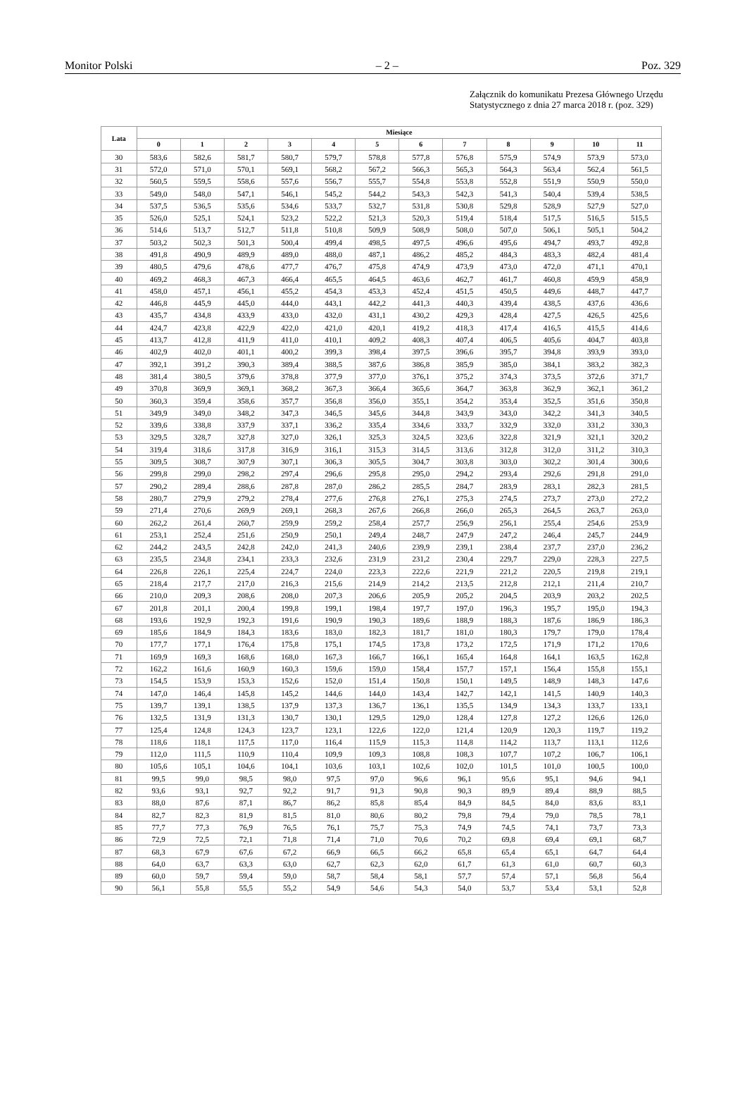Monitor Polski – 2 – Poz. 329
Załącznik do komunikatu Prezesa Głównego Urzędu Statystycznego z dnia 27 marca 2018 r. (poz. 329)
| Lata | Miesiące | | | | | | | | | | | |
| --- | --- | --- | --- | --- | --- | --- | --- | --- | --- | --- | --- | --- |
| | 0 | 1 | 2 | 3 | 4 | 5 | 6 | 7 | 8 | 9 | 10 | 11 |
| 30 | 583,6 | 582,6 | 581,7 | 580,7 | 579,7 | 578,8 | 577,8 | 576,8 | 575,9 | 574,9 | 573,9 | 573,0 |
| 31 | 572,0 | 571,0 | 570,1 | 569,1 | 568,2 | 567,2 | 566,3 | 565,3 | 564,3 | 563,4 | 562,4 | 561,5 |
| 32 | 560,5 | 559,5 | 558,6 | 557,6 | 556,7 | 555,7 | 554,8 | 553,8 | 552,8 | 551,9 | 550,9 | 550,0 |
| 33 | 549,0 | 548,0 | 547,1 | 546,1 | 545,2 | 544,2 | 543,3 | 542,3 | 541,3 | 540,4 | 539,4 | 538,5 |
| 34 | 537,5 | 536,5 | 535,6 | 534,6 | 533,7 | 532,7 | 531,8 | 530,8 | 529,8 | 528,9 | 527,9 | 527,0 |
| 35 | 526,0 | 525,1 | 524,1 | 523,2 | 522,2 | 521,3 | 520,3 | 519,4 | 518,4 | 517,5 | 516,5 | 515,5 |
| 36 | 514,6 | 513,7 | 512,7 | 511,8 | 510,8 | 509,9 | 508,9 | 508,0 | 507,0 | 506,1 | 505,1 | 504,2 |
| 37 | 503,2 | 502,3 | 501,3 | 500,4 | 499,4 | 498,5 | 497,5 | 496,6 | 495,6 | 494,7 | 493,7 | 492,8 |
| 38 | 491,8 | 490,9 | 489,9 | 489,0 | 488,0 | 487,1 | 486,2 | 485,2 | 484,3 | 483,3 | 482,4 | 481,4 |
| 39 | 480,5 | 479,6 | 478,6 | 477,7 | 476,7 | 475,8 | 474,9 | 473,9 | 473,0 | 472,0 | 471,1 | 470,1 |
| 40 | 469,2 | 468,3 | 467,3 | 466,4 | 465,5 | 464,5 | 463,6 | 462,7 | 461,7 | 460,8 | 459,9 | 458,9 |
| 41 | 458,0 | 457,1 | 456,1 | 455,2 | 454,3 | 453,3 | 452,4 | 451,5 | 450,5 | 449,6 | 448,7 | 447,7 |
| 42 | 446,8 | 445,9 | 445,0 | 444,0 | 443,1 | 442,2 | 441,3 | 440,3 | 439,4 | 438,5 | 437,6 | 436,6 |
| 43 | 435,7 | 434,8 | 433,9 | 433,0 | 432,0 | 431,1 | 430,2 | 429,3 | 428,4 | 427,5 | 426,5 | 425,6 |
| 44 | 424,7 | 423,8 | 422,9 | 422,0 | 421,0 | 420,1 | 419,2 | 418,3 | 417,4 | 416,5 | 415,5 | 414,6 |
| 45 | 413,7 | 412,8 | 411,9 | 411,0 | 410,1 | 409,2 | 408,3 | 407,4 | 406,5 | 405,6 | 404,7 | 403,8 |
| 46 | 402,9 | 402,0 | 401,1 | 400,2 | 399,3 | 398,4 | 397,5 | 396,6 | 395,7 | 394,8 | 393,9 | 393,0 |
| 47 | 392,1 | 391,2 | 390,3 | 389,4 | 388,5 | 387,6 | 386,8 | 385,9 | 385,0 | 384,1 | 383,2 | 382,3 |
| 48 | 381,4 | 380,5 | 379,6 | 378,8 | 377,9 | 377,0 | 376,1 | 375,2 | 374,3 | 373,5 | 372,6 | 371,7 |
| 49 | 370,8 | 369,9 | 369,1 | 368,2 | 367,3 | 366,4 | 365,6 | 364,7 | 363,8 | 362,9 | 362,1 | 361,2 |
| 50 | 360,3 | 359,4 | 358,6 | 357,7 | 356,8 | 356,0 | 355,1 | 354,2 | 353,4 | 352,5 | 351,6 | 350,8 |
| 51 | 349,9 | 349,0 | 348,2 | 347,3 | 346,5 | 345,6 | 344,8 | 343,9 | 343,0 | 342,2 | 341,3 | 340,5 |
| 52 | 339,6 | 338,8 | 337,9 | 337,1 | 336,2 | 335,4 | 334,6 | 333,7 | 332,9 | 332,0 | 331,2 | 330,3 |
| 53 | 329,5 | 328,7 | 327,8 | 327,0 | 326,1 | 325,3 | 324,5 | 323,6 | 322,8 | 321,9 | 321,1 | 320,2 |
| 54 | 319,4 | 318,6 | 317,8 | 316,9 | 316,1 | 315,3 | 314,5 | 313,6 | 312,8 | 312,0 | 311,2 | 310,3 |
| 55 | 309,5 | 308,7 | 307,9 | 307,1 | 306,3 | 305,5 | 304,7 | 303,8 | 303,0 | 302,2 | 301,4 | 300,6 |
| 56 | 299,8 | 299,0 | 298,2 | 297,4 | 296,6 | 295,8 | 295,0 | 294,2 | 293,4 | 292,6 | 291,8 | 291,0 |
| 57 | 290,2 | 289,4 | 288,6 | 287,8 | 287,0 | 286,2 | 285,5 | 284,7 | 283,9 | 283,1 | 282,3 | 281,5 |
| 58 | 280,7 | 279,9 | 279,2 | 278,4 | 277,6 | 276,8 | 276,1 | 275,3 | 274,5 | 273,7 | 273,0 | 272,2 |
| 59 | 271,4 | 270,6 | 269,9 | 269,1 | 268,3 | 267,6 | 266,8 | 266,0 | 265,3 | 264,5 | 263,7 | 263,0 |
| 60 | 262,2 | 261,4 | 260,7 | 259,9 | 259,2 | 258,4 | 257,7 | 256,9 | 256,1 | 255,4 | 254,6 | 253,9 |
| 61 | 253,1 | 252,4 | 251,6 | 250,9 | 250,1 | 249,4 | 248,7 | 247,9 | 247,2 | 246,4 | 245,7 | 244,9 |
| 62 | 244,2 | 243,5 | 242,8 | 242,0 | 241,3 | 240,6 | 239,9 | 239,1 | 238,4 | 237,7 | 237,0 | 236,2 |
| 63 | 235,5 | 234,8 | 234,1 | 233,3 | 232,6 | 231,9 | 231,2 | 230,4 | 229,7 | 229,0 | 228,3 | 227,5 |
| 64 | 226,8 | 226,1 | 225,4 | 224,7 | 224,0 | 223,3 | 222,6 | 221,9 | 221,2 | 220,5 | 219,8 | 219,1 |
| 65 | 218,4 | 217,7 | 217,0 | 216,3 | 215,6 | 214,9 | 214,2 | 213,5 | 212,8 | 212,1 | 211,4 | 210,7 |
| 66 | 210,0 | 209,3 | 208,6 | 208,0 | 207,3 | 206,6 | 205,9 | 205,2 | 204,5 | 203,9 | 203,2 | 202,5 |
| 67 | 201,8 | 201,1 | 200,4 | 199,8 | 199,1 | 198,4 | 197,7 | 197,0 | 196,3 | 195,7 | 195,0 | 194,3 |
| 68 | 193,6 | 192,9 | 192,3 | 191,6 | 190,9 | 190,3 | 189,6 | 188,9 | 188,3 | 187,6 | 186,9 | 186,3 |
| 69 | 185,6 | 184,9 | 184,3 | 183,6 | 183,0 | 182,3 | 181,7 | 181,0 | 180,3 | 179,7 | 179,0 | 178,4 |
| 70 | 177,7 | 177,1 | 176,4 | 175,8 | 175,1 | 174,5 | 173,8 | 173,2 | 172,5 | 171,9 | 171,2 | 170,6 |
| 71 | 169,9 | 169,3 | 168,6 | 168,0 | 167,3 | 166,7 | 166,1 | 165,4 | 164,8 | 164,1 | 163,5 | 162,8 |
| 72 | 162,2 | 161,6 | 160,9 | 160,3 | 159,6 | 159,0 | 158,4 | 157,7 | 157,1 | 156,4 | 155,8 | 155,1 |
| 73 | 154,5 | 153,9 | 153,3 | 152,6 | 152,0 | 151,4 | 150,8 | 150,1 | 149,5 | 148,9 | 148,3 | 147,6 |
| 74 | 147,0 | 146,4 | 145,8 | 145,2 | 144,6 | 144,0 | 143,4 | 142,7 | 142,1 | 141,5 | 140,9 | 140,3 |
| 75 | 139,7 | 139,1 | 138,5 | 137,9 | 137,3 | 136,7 | 136,1 | 135,5 | 134,9 | 134,3 | 133,7 | 133,1 |
| 76 | 132,5 | 131,9 | 131,3 | 130,7 | 130,1 | 129,5 | 129,0 | 128,4 | 127,8 | 127,2 | 126,6 | 126,0 |
| 77 | 125,4 | 124,8 | 124,3 | 123,7 | 123,1 | 122,6 | 122,0 | 121,4 | 120,9 | 120,3 | 119,7 | 119,2 |
| 78 | 118,6 | 118,1 | 117,5 | 117,0 | 116,4 | 115,9 | 115,3 | 114,8 | 114,2 | 113,7 | 113,1 | 112,6 |
| 79 | 112,0 | 111,5 | 110,9 | 110,4 | 109,9 | 109,3 | 108,8 | 108,3 | 107,7 | 107,2 | 106,7 | 106,1 |
| 80 | 105,6 | 105,1 | 104,6 | 104,1 | 103,6 | 103,1 | 102,6 | 102,0 | 101,5 | 101,0 | 100,5 | 100,0 |
| 81 | 99,5 | 99,0 | 98,5 | 98,0 | 97,5 | 97,0 | 96,6 | 96,1 | 95,6 | 95,1 | 94,6 | 94,1 |
| 82 | 93,6 | 93,1 | 92,7 | 92,2 | 91,7 | 91,3 | 90,8 | 90,3 | 89,9 | 89,4 | 88,9 | 88,5 |
| 83 | 88,0 | 87,6 | 87,1 | 86,7 | 86,2 | 85,8 | 85,4 | 84,9 | 84,5 | 84,0 | 83,6 | 83,1 |
| 84 | 82,7 | 82,3 | 81,9 | 81,5 | 81,0 | 80,6 | 80,2 | 79,8 | 79,4 | 79,0 | 78,5 | 78,1 |
| 85 | 77,7 | 77,3 | 76,9 | 76,5 | 76,1 | 75,7 | 75,3 | 74,9 | 74,5 | 74,1 | 73,7 | 73,3 |
| 86 | 72,9 | 72,5 | 72,1 | 71,8 | 71,4 | 71,0 | 70,6 | 70,2 | 69,8 | 69,4 | 69,1 | 68,7 |
| 87 | 68,3 | 67,9 | 67,6 | 67,2 | 66,9 | 66,5 | 66,2 | 65,8 | 65,4 | 65,1 | 64,7 | 64,4 |
| 88 | 64,0 | 63,7 | 63,3 | 63,0 | 62,7 | 62,3 | 62,0 | 61,7 | 61,3 | 61,0 | 60,7 | 60,3 |
| 89 | 60,0 | 59,7 | 59,4 | 59,0 | 58,7 | 58,4 | 58,1 | 57,7 | 57,4 | 57,1 | 56,8 | 56,4 |
| 90 | 56,1 | 55,8 | 55,5 | 55,2 | 54,9 | 54,6 | 54,3 | 54,0 | 53,7 | 53,4 | 53,1 | 52,8 |